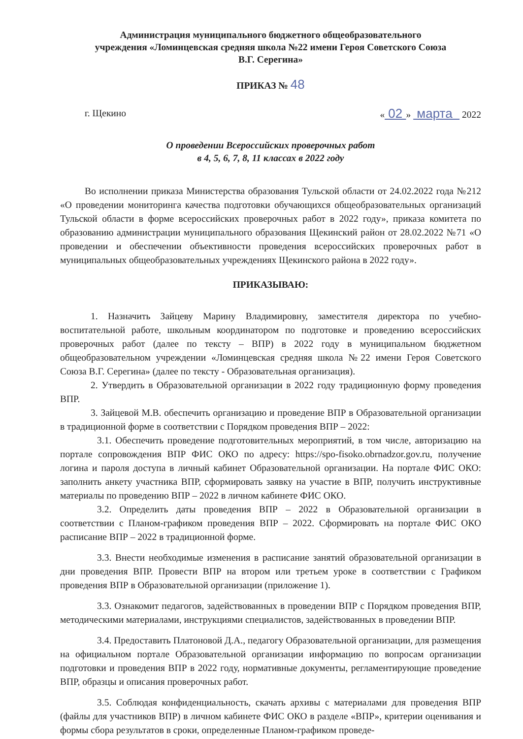Администрация муниципального бюджетного общеобразовательного
учреждения «Ломинцевская средняя школа №22 имени Героя Советского Союза
В.Г. Серегина»
ПРИКАЗ № 48
г. Щекино « 02 » марта 2022
О проведении Всероссийских проверочных работ
в 4, 5, 6, 7, 8, 11 классах в 2022 году
Во исполнении приказа Министерства образования Тульской области от 24.02.2022 года №212 «О проведении мониторинга качества подготовки обучающихся общеобразовательных организаций Тульской области в форме всероссийских проверочных работ в 2022 году», приказа комитета по образованию администрации муниципального образования Щекинский район от 28.02.2022 №71 «О проведении и обеспечении объективности проведения всероссийских проверочных работ в муниципальных общеобразовательных учреждениях Щекинского района в 2022 году».
ПРИКАЗЫВАЮ:
1. Назначить Зайцеву Марину Владимировну, заместителя директора по учебно- воспитательной работе, школьным координатором по подготовке и проведению всероссийских проверочных работ (далее по тексту – ВПР) в 2022 году в муниципальном бюджетном общеобразовательном учреждении «Ломинцевская средняя школа №22 имени Героя Советского Союза В.Г. Серегина» (далее по тексту - Образовательная организация).
2. Утвердить в Образовательной организации в 2022 году традиционную форму проведения ВПР.
3. Зайцевой М.В. обеспечить организацию и проведение ВПР в Образовательной организации в традиционной форме в соответствии с Порядком проведения ВПР – 2022:
3.1. Обеспечить проведение подготовительных мероприятий, в том числе, авторизацию на портале сопровождения ВПР ФИС ОКО по адресу: https://spo-fisoko.obrnadzor.gov.ru, получение логина и пароля доступа в личный кабинет Образовательной организации. На портале ФИС ОКО: заполнить анкету участника ВПР, сформировать заявку на участие в ВПР, получить инструктивные материалы по проведению ВПР – 2022 в личном кабинете ФИС ОКО.
3.2. Определить даты проведения ВПР – 2022 в Образовательной организации в соответствии с Планом-графиком проведения ВПР – 2022. Сформировать на портале ФИС ОКО расписание ВПР – 2022 в традиционной форме.
3.3. Внести необходимые изменения в расписание занятий образовательной организации в дни проведения ВПР. Провести ВПР на втором или третьем уроке в соответствии с Графиком проведения ВПР в Образовательной организации (приложение 1).
3.3. Ознакомит педагогов, задействованных в проведении ВПР с Порядком проведения ВПР, методическими материалами, инструкциями специалистов, задействованных в проведении ВПР.
3.4. Предоставить Платоновой Д.А., педагогу Образовательной организации, для размещения на официальном портале Образовательной организации информацию по вопросам организации подготовки и проведения ВПР в 2022 году, нормативные документы, регламентирующие проведение ВПР, образцы и описания проверочных работ.
3.5. Соблюдая конфиденциальность, скачать архивы с материалами для проведения ВПР (файлы для участников ВПР) в личном кабинете ФИС ОКО в разделе «ВПР», критерии оценивания и формы сбора результатов в сроки, определенные Планом-графиком проведе-